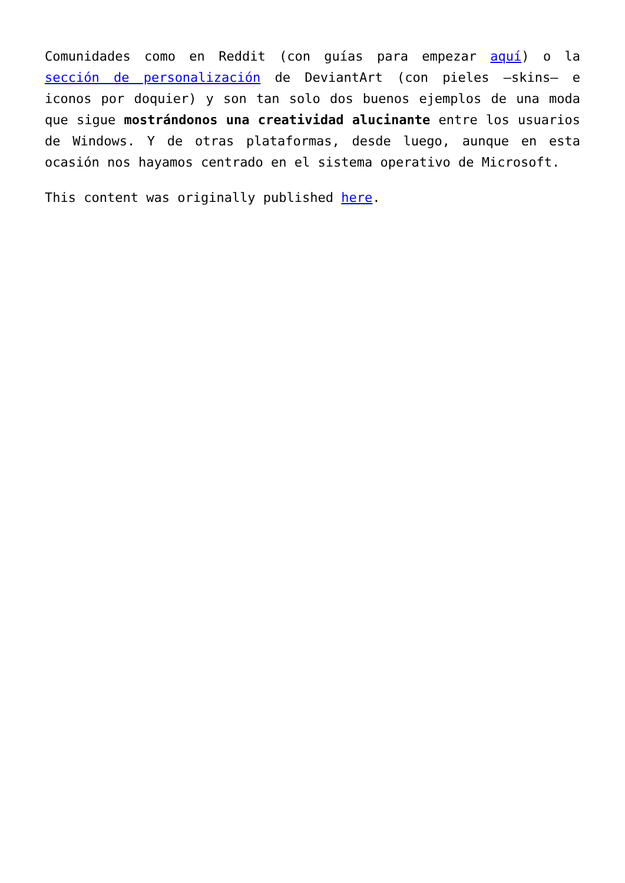Comunidades como en Reddit (con guías para empezar aquí) o la sección de personalización de DeviantArt (con pieles –skins– e iconos por doquier) y son tan solo dos buenos ejemplos de una moda que sigue mostrándonos una creatividad alucinante entre los usuarios de Windows. Y de otras plataformas, desde luego, aunque en esta ocasión nos hayamos centrado en el sistema operativo de Microsoft.
This content was originally published here.